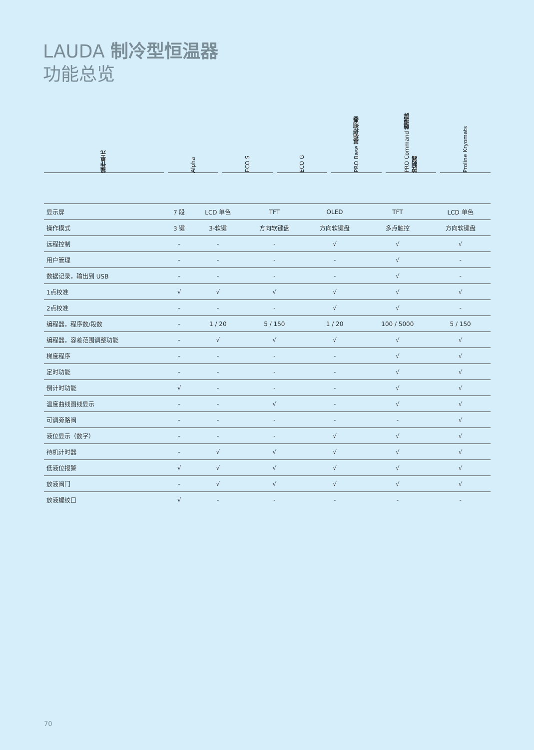LAUDA 制冷型恒温器
功能总览
操作单元
Alpha
ECO S
ECO G
PRO Base 基础控制器
PRO Command 触摸屏 控制器
Proline Kryomats
| 显示屏 | 7 段 | LCD 单色 | TFT | OLED | TFT | LCD 单色 |
| 操作模式 | 3 键 | 3-软键 | 方向软键盘 | 方向软键盘 | 多点触控 | 方向软键盘 |
| 远程控制 | - | - | - | √ | √ | √ |
| 用户管理 | - | - | - | - | √ | - |
| 数据记录，输出到 USB | - | - | - | - | √ | - |
| 1点校准 | √ | √ | √ | √ | √ | √ |
| 2点校准 | - | - | - | √ | √ | - |
| 编程器，程序数/段数 | - | 1 / 20 | 5 / 150 | 1 / 20 | 100 / 5000 | 5 / 150 |
| 编程器，容差范围调整功能 | - | √ | √ | √ | √ | √ |
| 梯度程序 | - | - | - | - | √ | √ |
| 定时功能 | - | - | - | - | √ | √ |
| 倒计时功能 | √ | - | - | - | √ | √ |
| 温度曲线图线显示 | - | - | √ | - | √ | √ |
| 可调旁路阀 | - | - | - | - | - | √ |
| 液位显示（数字） | - | - | - | √ | √ | √ |
| 待机计时器 | - | √ | √ | √ | √ | √ |
| 低液位报警 | √ | √ | √ | √ | √ | √ |
| 放液阀门 | - | √ | √ | √ | √ | √ |
| 放液螺纹口 | √ | - | - | - | - | - |
70